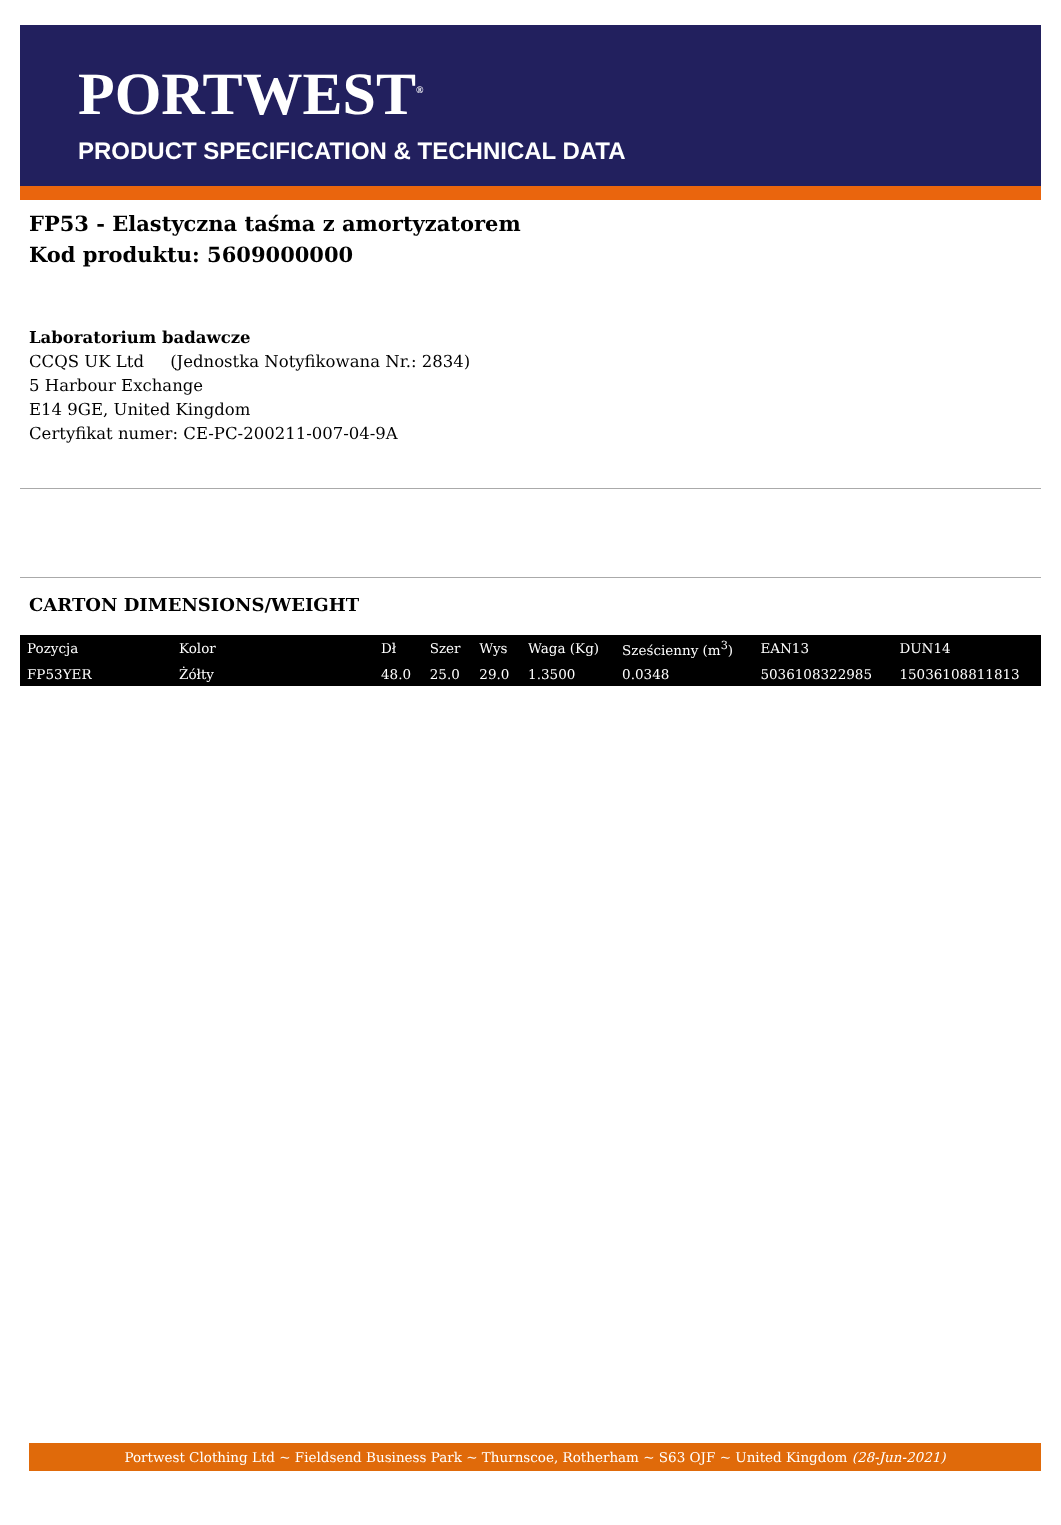PORTWEST<sup>®</sup>
PRODUCT SPECIFICATION & TECHNICAL DATA
FP53 - Elastyczna taśma z amortyzatorem
Kod produktu: 5609000000
Laboratorium badawcze
CCQS UK Ltd (Jednostka Notyfikowana Nr.: 2834)
5 Harbour Exchange
E14 9GE, United Kingdom
Certyfikat numer: CE-PC-200211-007-04-9A
CARTON DIMENSIONS/WEIGHT
| Pozycja | Kolor | Dł | Szer | Wys | Waga (Kg) | Sześcienny (m<sup>3</sup>) | EAN13 | DUN14 |
| --- | --- | --- | --- | --- | --- | --- | --- | --- |
| FP53YER | Żółty | 48.0 | 25.0 | 29.0 | 1.3500 | 0.0348 | 5036108322985 | 15036108811813 |
Portwest Clothing Ltd ~ Fieldsend Business Park ~ Thurnscoe, Rotherham ~ S63 OJF ~ United Kingdom (28-Jun-2021)